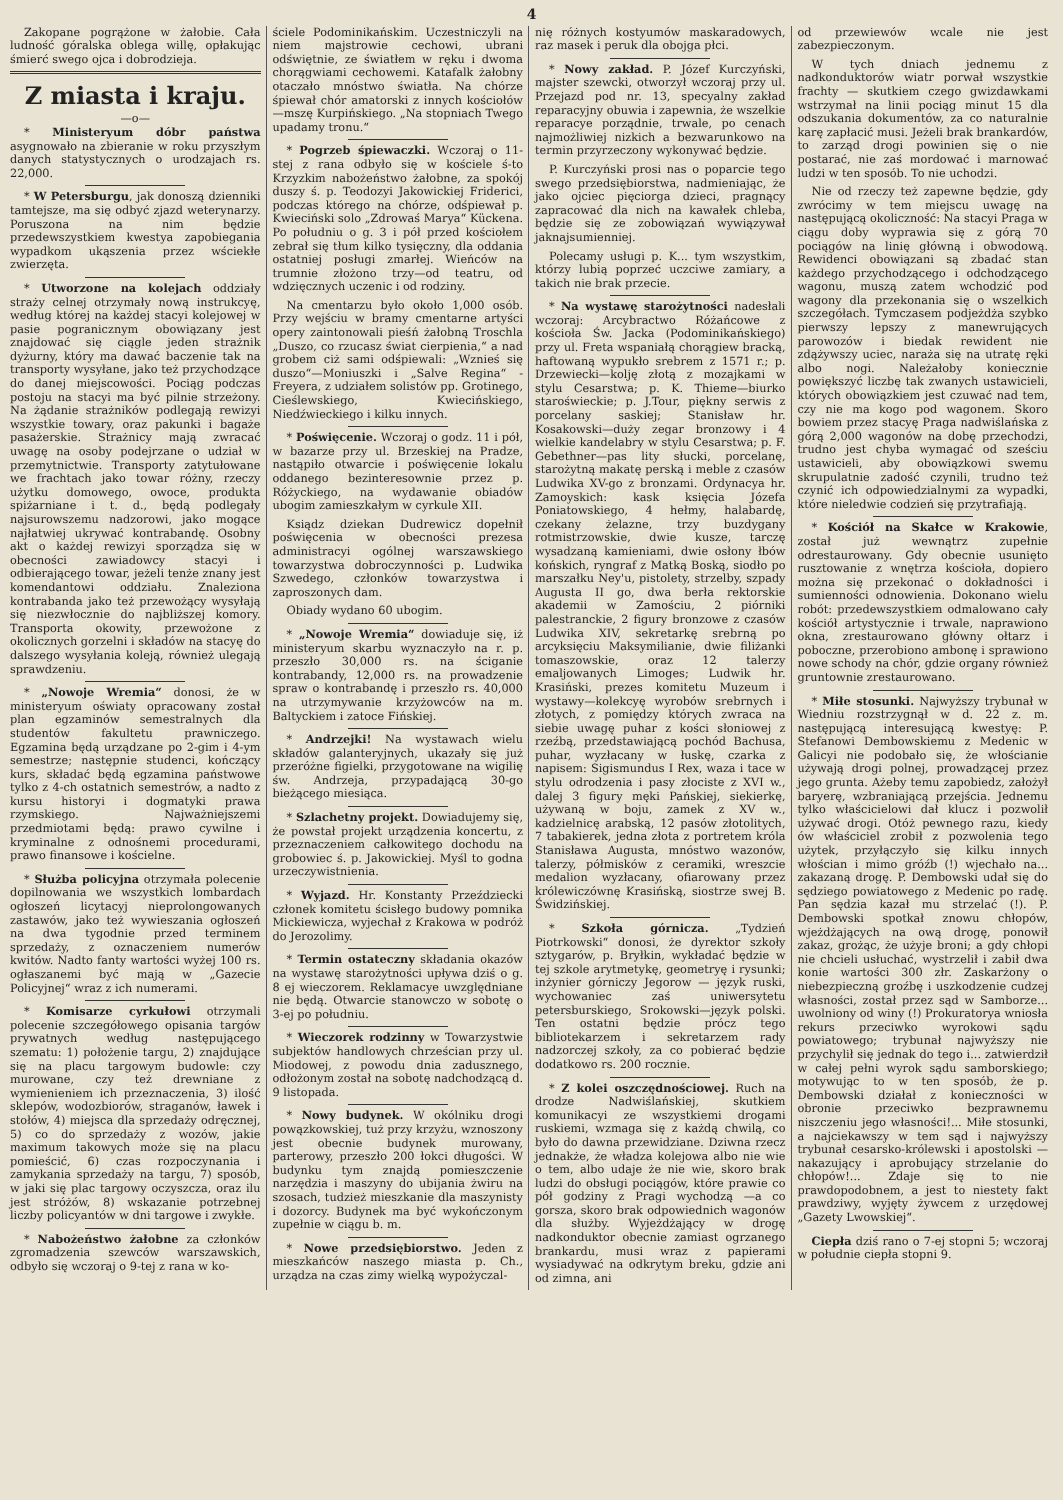4
Zakopane pogrążone w żałobie. Cała ludność góralska oblega willę, opłakując śmierć swego ojca i dobrodzieja.
Z miasta i kraju.
—o—
* Ministeryum dóbr państwa asygnowało na zbieranie w roku przyszłym danych statystycznych o urodzajach rs. 22,000.
* W Petersburgu, jak donoszą dzienniki tamtejsze, ma się odbyć zjazd weterynarzy. Poruszona na nim będzie przedewszystkiem kwestya zapobiegania wypadkom ukąszenia przez wściekłe zwierzęta.
* Utworzone na kolejach oddziały straży celnej otrzymały nową instrukcyę, według której na każdej stacyi kolejowej w pasie pogranicznym obowiązany jest znajdować się ciągle jeden strażnik dyżurny, który ma dawać baczenie tak na transporty wysyłane, jako też przychodzące do danej miejscowości. Pociąg podczas postoju na stacyi ma być pilnie strzeżony. Na żądanie strażników podlegają rewizyi wszystkie towary, oraz pakunki i bagaże pasażerskie. Strażnicy mają zwracać uwagę na osoby podejrzane o udział w przemytnictwie. Transporty zatytułowane we frachtach jako towar różny, rzeczy użytku domowego, owoce, produkta spiżarniane i t. d., będą podlegały najsurowszemu nadzorowi, jako mogące najłatwiej ukrywać kontrabandę. Osobny akt o każdej rewizyi sporządza się w obecności zawiadowcy stacyi i odbierającego towar, jeżeli tenże znany jest komendantowi oddziału. Znaleziona kontrabanda jako też przewożący wysyłają się niezwłocznie do najbliższej komory. Transporta okowity, przewożone z okolicznych gorzelni i składów na stacyę do dalszego wysyłania koleją, również ulegają sprawdzeniu.
* „Nowoje Wremia“ donosi, że w ministeryum oświaty opracowany został plan egzaminów semestralnych dla studentów fakultetu prawniczego. Egzamina będą urządzane po 2-gim i 4-ym semestrze; następnie studenci, kończący kurs, składać będą egzamina państwowe tylko z 4-ch ostatnich semestrów, a nadto z kursu historyi i dogmatyki prawa rzymskiego. Najważniejszemi przedmiotami będą: prawo cywilne i kryminalne z odnośnemi procedurami, prawo finansowe i kościelne.
* Służba policyjna otrzymała polecenie dopilnowania we wszystkich lombardach ogłoszeń licytacyj nieprolongowanych zastawów, jako też wywieszania ogłoszeń na dwa tygodnie przed terminem sprzedaży, z oznaczeniem numerów kwitów. Nadto fanty wartości wyżej 100 rs. ogłaszanemi być mają w „Gazecie Policyjnej“ wraz z ich numerami.
* Komisarze cyrkułowi otrzymali polecenie szczegółowego opisania targów prywatnych według następującego szematu: 1) położenie targu, 2) znajdujące się na placu targowym budowle: czy murowane, czy też drewniane z wymienieniem ich przeznaczenia, 3) ilość sklepów, wodozbiorów, straganów, ławek i stołów, 4) miejsca dla sprzedaży odręcznej, 5) co do sprzedaży z wozów, jakie maximum takowych może się na placu pomieścić, 6) czas rozpoczynania i zamykania sprzedaży na targu, 7) sposób, w jaki się plac targowy oczyszcza, oraz ilu jest stróżów, 8) wskazanie potrzebnej liczby policyantów w dni targowe i zwykłe.
* Nabożeństwo żałobne za członków zgromadzenia szewców warszawskich, odbyło się wczoraj o 9-tej z rana w ko-
ściele Podominikańskim. Uczestniczyli na niem majstrowie cechowi, ubrani odświętnie, ze światłem w ręku i dwoma chorągwiami cechowemi. Katafalk żałobny otaczało mnóstwo światła. Na chórze śpiewał chór amatorski z innych kościołów—mszę Kurpińskiego. „Na stopniach Twego upadamy tronu.“
* Pogrzeb śpiewaczki. Wczoraj o 11-stej z rana odbyło się w kościele ś-to Krzyzkim nabożeństwo żałobne, za spokój duszy ś. p. Teodozyi Jakowickiej Friderici, podczas którego na chórze, odśpiewał p. Kwieciński solo „Zdrowaś Marya“ Kückena. Po południu o g. 3 i pół przed kościołem zebrał się tłum kilko tysięczny, dla oddania ostatniej posługi zmarłej. Wieńców na trumnie złożono trzy—od teatru, od wdzięcznych uczenic i od rodziny.
Na cmentarzu było około 1,000 osób. Przy wejściu w bramy cmentarne artyści opery zaintonowali pieśń żałobną Troschla „Duszo, co rzucasz świat cierpienia,“ a nad grobem ciż sami odśpiewali: „Wznieś się duszo“—Moniuszki i „Salve Regina“ - Freyera, z udziałem solistów pp. Grotinego, Cieślewskiego, Kwiecińskiego, Niedźwieckiego i kilku innych.
* Poświęcenie. Wczoraj o godz. 11 i pół, w bazarze przy ul. Brzeskiej na Pradze, nastąpiło otwarcie i poświęcenie lokalu oddanego bezinteresownie przez p. Różyckiego, na wydawanie obiadów ubogim zamieszkałym w cyrkule XII.
Ksiądz dziekan Dudrewicz dopełnił poświęcenia w obecności prezesa administracyi ogólnej warszawskiego towarzystwa dobroczynności p. Ludwika Szwedego, członków towarzystwa i zaproszonych dam.
Obiady wydano 60 ubogim.
* „Nowoje Wremia“ dowiaduje się, iż ministeryum skarbu wyznaczyło na r. p. przeszło 30,000 rs. na ściganie kontrabandy, 12,000 rs. na prowadzenie spraw o kontrabandę i przeszło rs. 40,000 na utrzymywanie krzyżowców na m. Baltyckiem i zatoce Fińskiej.
* Andrzejki! Na wystawach wielu składów galanteryjnych, ukazały się już przeróżne figielki, przygotowane na wigilię św. Andrzeja, przypadającą 30-go bieżącego miesiąca.
* Szlachetny projekt. Dowiadujemy się, że powstał projekt urządzenia koncertu, z przeznaczeniem całkowitego dochodu na grobowiec ś. p. Jakowickiej. Myśl to godna urzeczywistnienia.
* Wyjazd. Hr. Konstanty Przeździecki członek komitetu ścisłego budowy pomnika Mickiewicza, wyjechał z Krakowa w podróż do Jerozolimy.
* Termin ostateczny składania okazów na wystawę starożytności upływa dziś o g. 8 ej wieczorem. Reklamacye uwzględniane nie będą. Otwarcie stanowczo w sobotę o 3-ej po południu.
* Wieczorek rodzinny w Towarzystwie subjektów handlowych chrześcian przy ul. Miodowej, z powodu dnia zadusznego, odłożonym został na sobotę nadchodzącą d. 9 listopada.
* Nowy budynek. W okólniku drogi powązkowskiej, tuż przy krzyżu, wznoszony jest obecnie budynek murowany, parterowy, przeszło 200 łokci długości. W budynku tym znajdą pomieszczenie narzędzia i maszyny do ubijania żwiru na szosach, tudzież mieszkanie dla maszynisty i dozorcy. Budynek ma być wykończonym zupełnie w ciągu b. m.
* Nowe przedsiębiorstwo. Jeden z mieszkańców naszego miasta p. Ch., urządza na czas zimy wielką wypożyczal-
nię różnych kostyumów maskaradowych, raz masek i peruk dla obojga płci.
* Nowy zakład. P. Józef Kurczyński, majster szewcki, otworzył wczoraj przy ul. Przejazd pod nr. 13, specyalny zakład reparacyjny obuwia i zapewnia, że wszelkie reparacye porządnie, trwale, po cenach najmożliwiej nizkich a bezwarunkowo na termin przyrzeczony wykonywać będzie.
P. Kurczyński prosi nas o poparcie tego swego przedsiębiorstwa, nadmieniając, że jako ojciec pięciorga dzieci, pragnący zapracować dla nich na kawałek chleba, będzie się ze zobowiązań wywiązywał jaknajsumienniej.
Polecamy usługi p. K... tym wszystkim, którzy lubią poprzeć uczciwe zamiary, a takich nie brak przecie.
* Na wystawę starożytności nadesłali wczoraj: Arcybractwo Różańcowe z kościoła Św. Jacka (Podominikańskiego) przy ul. Freta wspaniałą chorągiew bracką, haftowaną wypukło srebrem z 1571 r.; p. Drzewiecki—kolję złotą z mozajkami w stylu Cesarstwa; p. K. Thieme—biurko staroświeckie; p. J.Tour, piękny serwis z porcelany saskiej; Stanisław hr. Kosakowski—duży zegar bronzowy i 4 wielkie kandelabry w stylu Cesarstwa; p. F. Gebethner—pas lity słucki, porcelanę, starożytną makatę perską i meble z czasów Ludwika XV-go z bronzami. Ordynacya hr. Zamoyskich: kask księcia Józefa Poniatowskiego, 4 hełmy, halabardę, czekany żelazne, trzy buzdygany rotmistrzowskie, dwie kusze, tarczę wysadzaną kamieniami, dwie osłony łbów końskich, ryngraf z Matką Boską, siodło po marszałku Ney'u, pistolety, strzelby, szpady Augusta II go, dwa berła rektorskie akademii w Zamościu, 2 piórniki palestranckie, 2 figury bronzowe z czasów Ludwika XIV, sekretarkę srebrną po arcyksięciu Maksymilianie, dwie filiżanki tomaszowskie, oraz 12 talerzy emaljowanych Limoges; Ludwik hr. Krasiński, prezes komitetu Muzeum i wystawy—kolekcyę wyrobów srebrnych i złotych, z pomiędzy których zwraca na siebie uwagę puhar z kości słoniowej z rzeźbą, przedstawiającą pochód Bachusa, puhar, wyzłacany w łuskę, czarka z napisem: Sigismundus I Rex, waza i tace w stylu odrodzenia i pasy złociste z XVI w., dalej 3 figury męki Pańskiej, siekierkę, używaną w boju, zamek z XV w., kadzielnicę arabską, 12 pasów złotolitych, 7 tabakierek, jedna złota z portretem króla Stanisława Augusta, mnóstwo wazonów, talerzy, półmisków z ceramiki, wreszcie medalion wyzłacany, ofiarowany przez królewiczównę Krasińską, siostrze swej B. Świdzińskiej.
* Szkoła górnicza. „Tydzień Piotrkowski“ donosi, że dyrektor szkoły sztygarów, p. Bryłkin, wykładać będzie w tej szkole arytmetykę, geometryę i rysunki; inżynier górniczy Jegorow — język ruski, wychowaniec zaś uniwersytetu petersburskiego, Srokowski—język polski. Ten ostatni będzie prócz tego bibliotekarzem i sekretarzem rady nadzorczej szkoły, za co pobierać będzie dodatkowo rs. 200 rocznie.
* Z kolei oszczędnościowej. Ruch na drodze Nadwiślańskiej, skutkiem komunikacyi ze wszystkiemi drogami ruskiemi, wzmaga się z każdą chwilą, co było do dawna przewidziane. Dziwna rzecz jednakże, że władza kolejowa albo nie wie o tem, albo udaje że nie wie, skoro brak ludzi do obsługi pociągów, które prawie co pół godziny z Pragi wychodzą —a co gorsza, skoro brak odpowiednich wagonów dla służby. Wyjeżdżający w drogę nadkonduktor obecnie zamiast ogrzanego brankardu, musi wraz z papierami wysiadywać na odkrytym breku, gdzie ani od zimna, ani
od przewiewów wcale nie jest zabezpieczonym.
W tych dniach jednemu z nadkonduktorów wiatr porwał wszystkie frachty — skutkiem czego gwizdawkami wstrzymał na linii pociąg minut 15 dla odszukania dokumentów, za co naturalnie karę zapłacić musi. Jeżeli brak brankardów, to zarząd drogi powinien się o nie postarać, nie zaś mordować i marnować ludzi w ten sposób. To nie uchodzi.
Nie od rzeczy też zapewne będzie, gdy zwrócimy w tem miejscu uwagę na następującą okoliczność: Na stacyi Praga w ciągu doby wyprawia się z górą 70 pociągów na linię główną i obwodową. Rewidenci obowiązani są zbadać stan każdego przychodzącego i odchodzącego wagonu, muszą zatem wchodzić pod wagony dla przekonania się o wszelkich szczegółach. Tymczasem podjeżdża szybko pierwszy lepszy z manewrujących parowozów i biedak rewident nie zdążywszy uciec, naraża się na utratę ręki albo nogi. Należałoby koniecznie powiększyć liczbę tak zwanych ustawicieli, których obowiązkiem jest czuwać nad tem, czy nie ma kogo pod wagonem. Skoro bowiem przez stacyę Praga nadwiślańska z górą 2,000 wagonów na dobę przechodzi, trudno jest chyba wymagać od sześciu ustawicieli, aby obowiązkowi swemu skrupulatnie zadość czynili, trudno też czynić ich odpowiedzialnymi za wypadki, które nieledwie codzień się przytrafiają.
* Kościół na Skałce w Krakowie, został już wewnątrz zupełnie odrestaurowany. Gdy obecnie usunięto rusztowanie z wnętrza kościoła, dopiero można się przekonać o dokładności i sumienności odnowienia. Dokonano wielu robót: przedewszystkiem odmalowano cały kościół artystycznie i trwale, naprawiono okna, zrestaurowano główny ołtarz i poboczne, przerobiono ambonę i sprawiono nowe schody na chór, gdzie organy również gruntownie zrestaurowano.
* Miłe stosunki. Najwyższy trybunał w Wiedniu rozstrzygnął w d. 22 z. m. następującą interesującą kwestyę: P. Stefanowi Dembowskiemu z Medenic w Galicyi nie podobało się, że włościanie używają drogi polnej, prowadzącej przez jego grunta. Ażeby temu zapobiedz, założył baryerę, wzbraniającą przejścia. Jednemu tylko właścicielowi dał klucz i pozwolił używać drogi. Otóż pewnego razu, kiedy ów właściciel zrobił z pozwolenia tego użytek, przyłączyło się kilku innych włościan i mimo gróźb (!) wjechało na... zakazaną drogę. P. Dembowski udał się do sędziego powiatowego z Medenic po radę. Pan sędzia kazał mu strzelać (!). P. Dembowski spotkał znowu chłopów, wjeżdżających na ową drogę, ponowił zakaz, grożąc, że użyje broni; a gdy chłopi nie chcieli usłuchać, wystrzelił i zabił dwa konie wartości 300 złr. Zaskarżony o niebezpieczną groźbę i uszkodzenie cudzej własności, został przez sąd w Samborze... uwolniony od winy (!) Prokuratorya wniosła rekurs przeciwko wyrokowi sądu powiatowego; trybunał najwyższy nie przychylił się jednak do tego i... zatwierdził w całej pełni wyrok sądu samborskiego; motywując to w ten sposób, że p. Dembowski działał z konieczności w obronie przeciwko bezprawnemu niszczeniu jego własności!... Miłe stosunki, a najciekawszy w tem sąd i najwyższy trybunał cesarsko-królewski i apostolski — nakazujący i aprobujący strzelanie do chłopów!... Zdaje się to nie prawdopodobnem, a jest to niestety fakt prawdziwy, wyjęty żywcem z urzędowej „Gazety Lwowskiej“.
Ciepła dziś rano o 7-ej stopni 5; wczoraj w południe ciepła stopni 9.